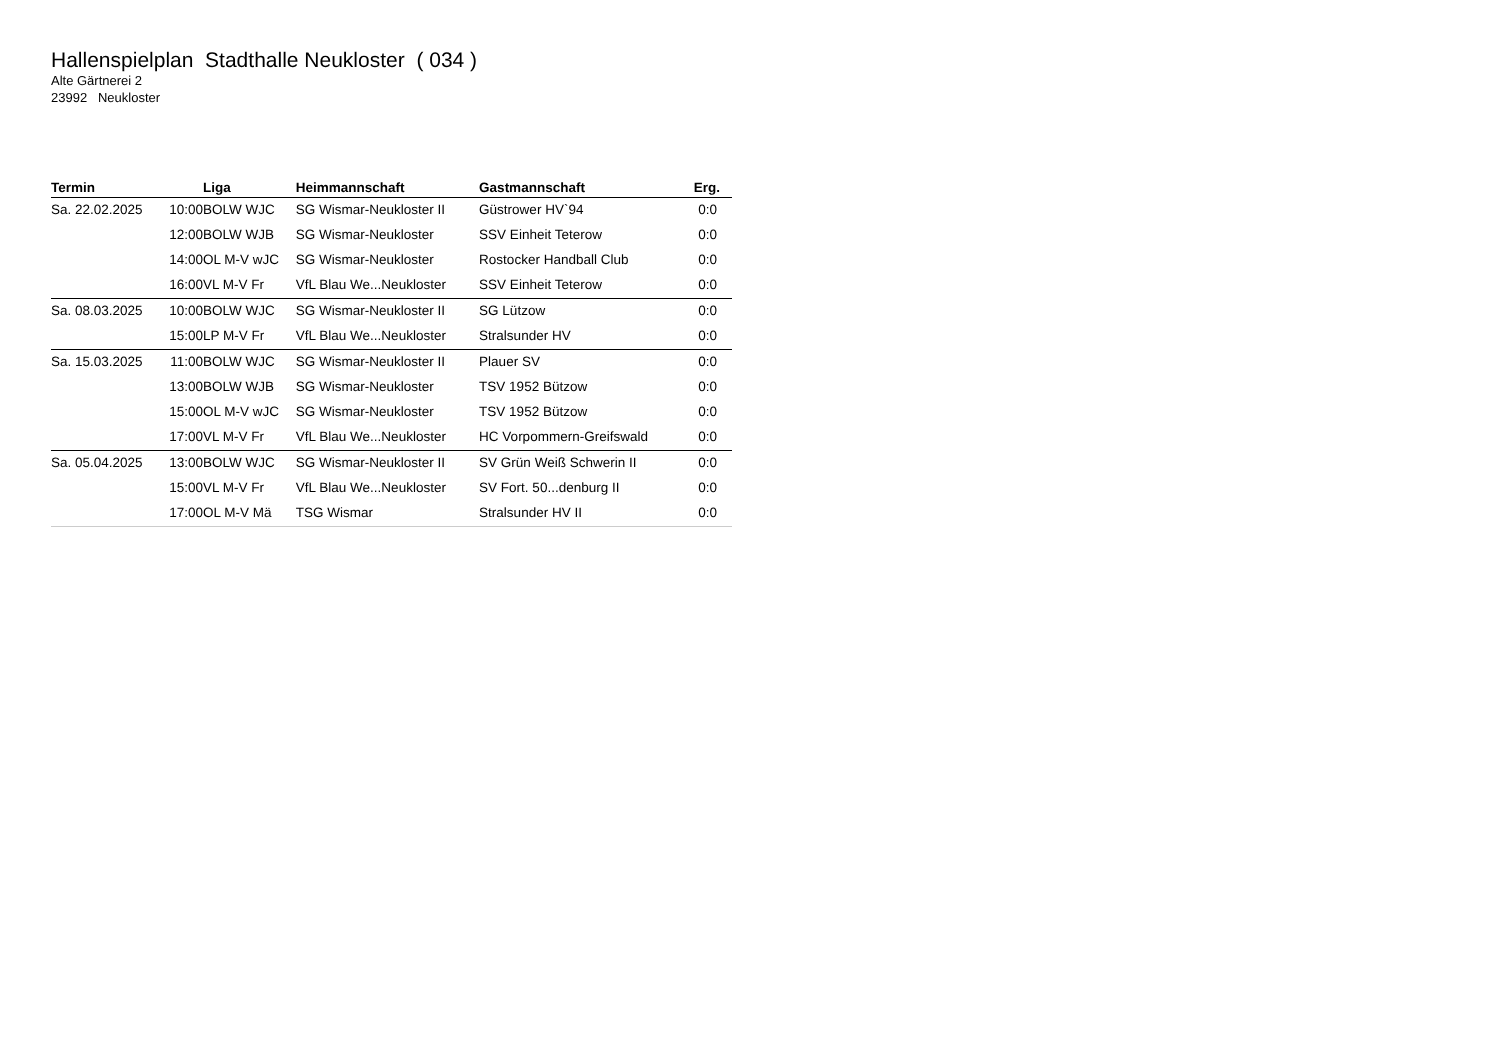Hallenspielplan Stadthalle Neukloster ( 034 )
Alte Gärtnerei 2
23992 Neukloster
| Termin | Liga | Heimmannschaft | Gastmannschaft | Erg. |
| --- | --- | --- | --- | --- |
| Sa. 22.02.2025 10:00 | BOLW WJC | SG Wismar-Neukloster II | Güstrower HV`94 | 0:0 |
| 12:00 | BOLW WJB | SG Wismar-Neukloster | SSV Einheit Teterow | 0:0 |
| 14:00 | OL M-V wJC | SG Wismar-Neukloster | Rostocker Handball Club | 0:0 |
| 16:00 | VL M-V Fr | VfL Blau We...Neukloster | SSV Einheit Teterow | 0:0 |
| Sa. 08.03.2025 10:00 | BOLW WJC | SG Wismar-Neukloster II | SG Lützow | 0:0 |
| 15:00 | LP M-V Fr | VfL Blau We...Neukloster | Stralsunder HV | 0:0 |
| Sa. 15.03.2025 11:00 | BOLW WJC | SG Wismar-Neukloster II | Plauer SV | 0:0 |
| 13:00 | BOLW WJB | SG Wismar-Neukloster | TSV 1952 Bützow | 0:0 |
| 15:00 | OL M-V wJC | SG Wismar-Neukloster | TSV 1952 Bützow | 0:0 |
| 17:00 | VL M-V Fr | VfL Blau We...Neukloster | HC Vorpommern-Greifswald | 0:0 |
| Sa. 05.04.2025 13:00 | BOLW WJC | SG Wismar-Neukloster II | SV Grün Weiß Schwerin II | 0:0 |
| 15:00 | VL M-V Fr | VfL Blau We...Neukloster | SV Fort. 50...denburg II | 0:0 |
| 17:00 | OL M-V Mä | TSG Wismar | Stralsunder HV II | 0:0 |